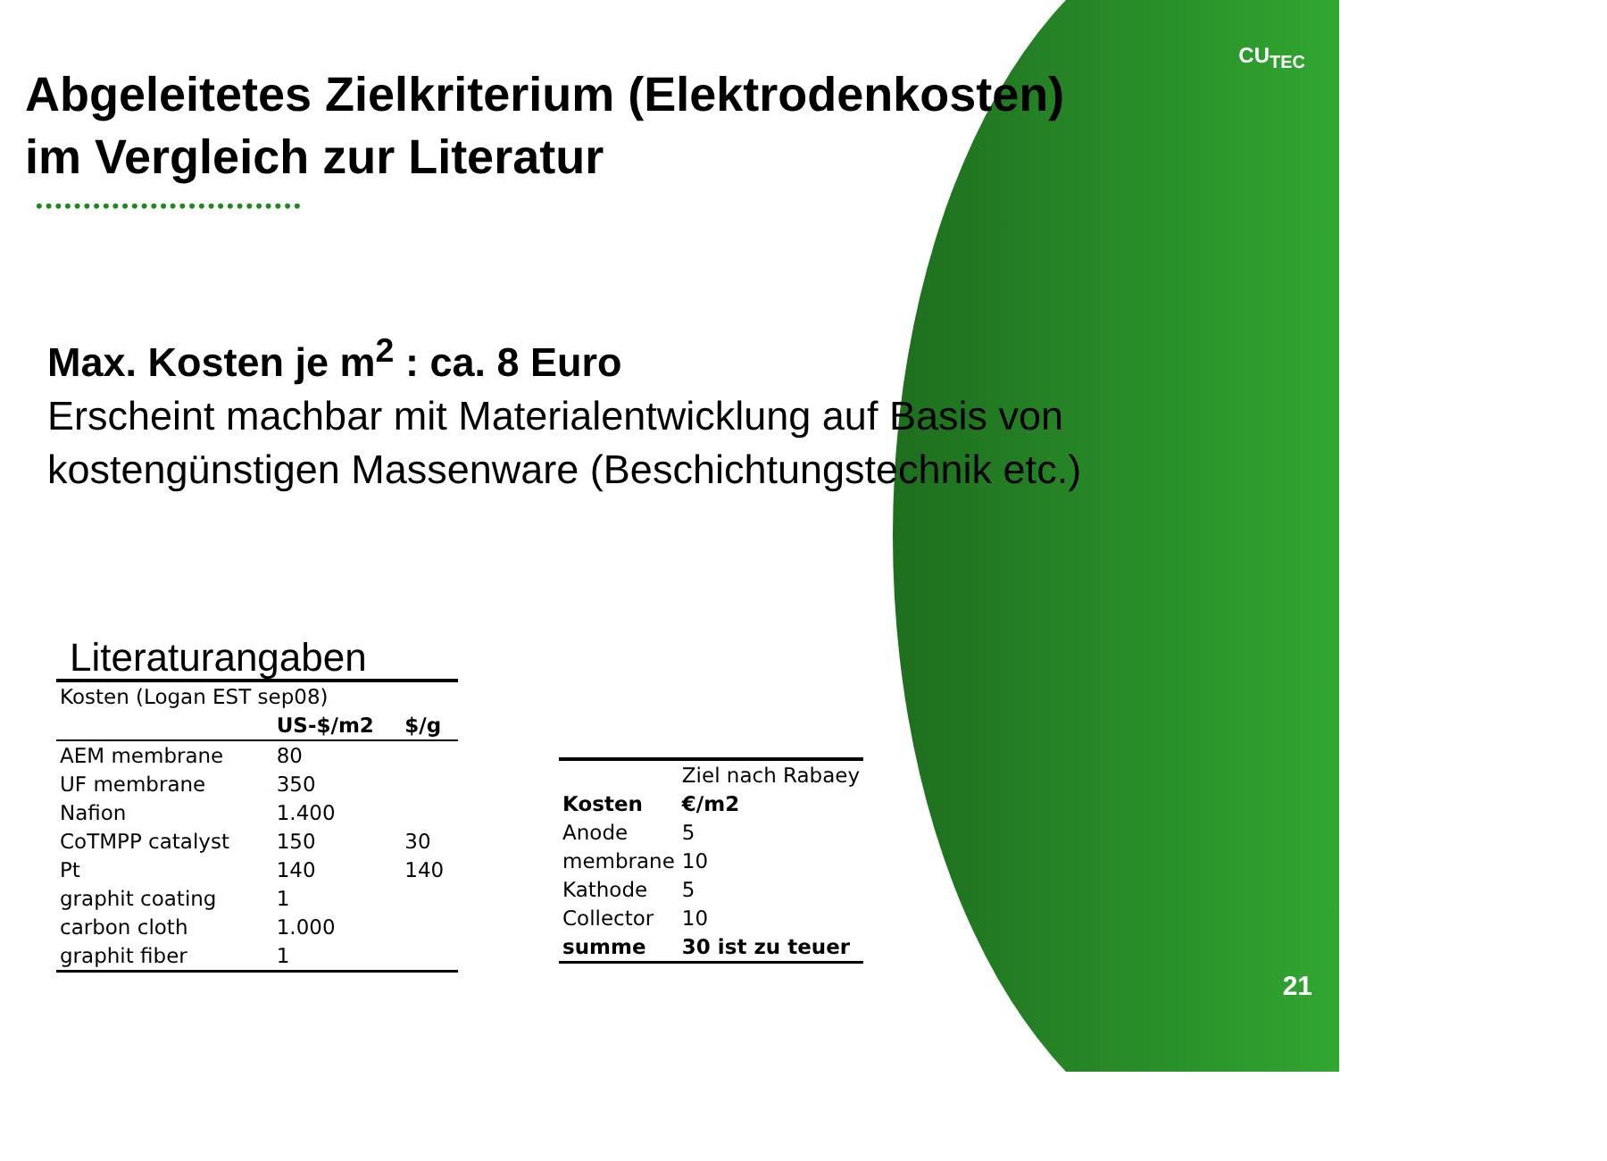CU<sub>TEC</sub>
Abgeleitetes Zielkriterium (Elektrodenkosten)
im Vergleich zur Literatur
••••••••••••••••••••••••••••
Max. Kosten je m<sup>2</sup> : ca. 8 Euro
Erscheint machbar mit Materialentwicklung auf Basis von kostengünstigen Massenware (Beschichtungstechnik etc.)
Literaturangaben
| Kosten (Logan EST sep08) | | |
| | US-$/m2 | $/g |
| AEM membrane | 80 | |
| UF membrane | 350 | |
| Nafion | 1.400 | |
| CoTMPP catalyst | 150 | 30 |
| Pt | 140 | 140 |
| graphit coating | 1 | |
| carbon cloth | 1.000 | |
| graphit fiber | 1 | |
| | Ziel nach Rabaey |
| Kosten | €/m2 |
| Anode | 5 |
| membrane | 10 |
| Kathode | 5 |
| Collector | 10 |
| summe | 30 ist zu teuer |
21